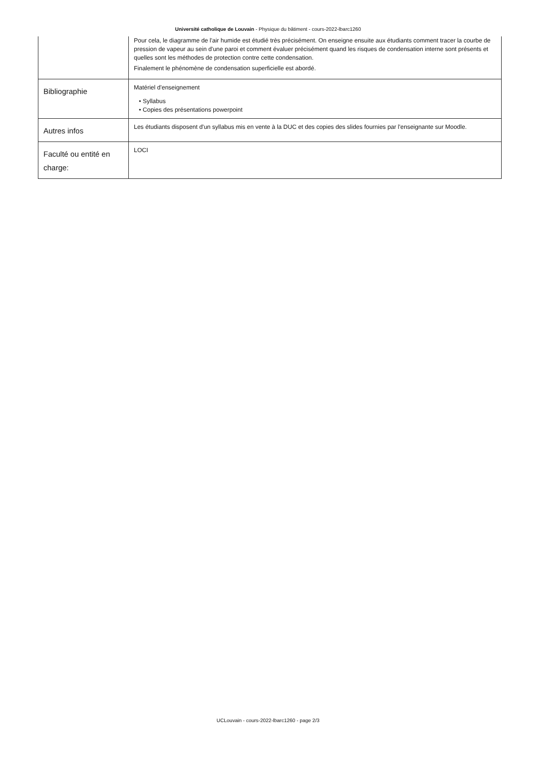Université catholique de Louvain - Physique du bâtiment - cours-2022-lbarc1260
| | Pour cela, le diagramme de l'air humide est étudié très précisément. On enseigne ensuite aux étudiants comment tracer la courbe de pression de vapeur au sein d'une paroi et comment évaluer précisément quand les risques de condensation interne sont présents et quelles sont les méthodes de protection contre cette condensation. Finalement le phénomène de condensation superficielle est abordé. |
| Bibliographie | Matériel d'enseignement • Syllabus • Copies des présentations powerpoint |
| Autres infos | Les étudiants disposent d'un syllabus mis en vente à la DUC et des copies des slides fournies par l'enseignante sur Moodle. |
| Faculté ou entité en charge: | LOCI |
UCLouvain - cours-2022-lbarc1260 - page 2/3